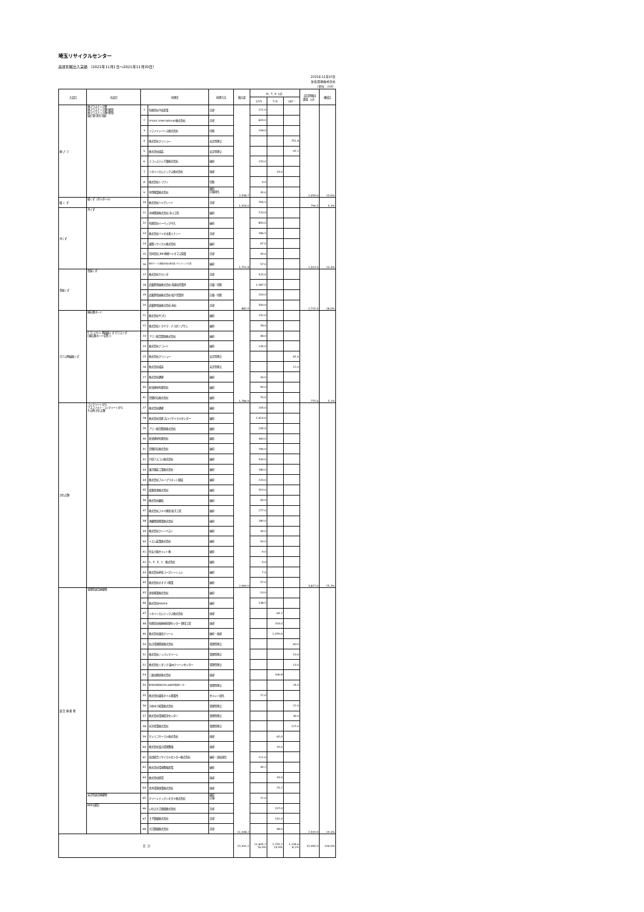埼玉リサイクルセンター
品目別搬出入実績 （2021年11月1日～2021年11月30日）
2021年12月15日
新和環境株式会社
（単位：m3）
| 大品目 | 中品目 | 処理先 | | 処理方法 | 搬入量 | M．T．E（㎥） | | | 品目別搬出 数量 （㎥） | 構成比 |
| --- | --- | --- | --- | --- | --- | --- | --- | --- | --- | --- |
| | | | | | | ﾏﾃﾘｱﾙ | ｻｰﾏﾙ | ｴﾈﾙｷﾞｰ | | |
| 廃 プ ラ | 廃プラスチック類 廃プラスチック類(硬質) 廃プラスチック類(軟質) 塩ビ管(再生可能) | 1 | 有限会社平成産業 | 売却 | 2,548.7 | 221.0 | | | 2,059.0 | 13.6% |
| | | 2 | Vmark International株式会社 | 売却 | | 603.0 | | | | |
| | | 3 | リファインバース株式会社 | 切削 | | 158.0 | | | | |
| | | 4 | 株式会社クリショー | 安定型埋立 | | | | 751.8 | | |
| | | 5 | 株式会社城装 | 安定型埋立 | | | | 97.2 | | |
| | | 6 | エコシステム千葉株式会社 | 破砕 | | 170.0 | | | | |
| | | 7 | ツネイシカムテックス株式会社 | 焼却 | | | 14.0 | | | |
| | | 8 | 株式会社トリウミ | 切断 | | 9.0 | | | | |
| | | 9 | 有明興業株式会社 | 破砕 圧縮固化 | | 35.0 | | | | |
| 紙 く ず | 紙くず（ダンボール） | 10 | 株式会社ハイグレード | 売却 | 1,054.0 | 794.5 | | | 794.5 | 5.3% |
| 木くず | 木くず | 11 | 木材開発株式会社 市川工場 | 破砕 | 1,751.8 | 720.0 | | | 2,013.5 | 13.3% |
| | | 12 | 有限会社イーベック牛久 | 破砕 | | 850.0 | | | | |
| | | 13 | 株式会社バイオ水素エナジー | 売却 | | 286.5 | | | | |
| | | 14 | 東関リサイクル株式会社 | 破砕 | | 67.0 | | | | |
| | | 15 | 合同会社 JRE神栖バイオマス発電 | 売却 | | 33.0 | | | | |
| | | 16 | 東京ボード工業株式会社 新木場リサイクリング工場 | 破砕 | | 57.0 | | | | |
| 金属くず | 金属くず | 17 | 株式会社サカシタ | 売却 | 882.5 | 525.0 | | | 2,715.5 | 18.0% |
| | | 18 | 武蔵野金属株式会社 南越谷営業所 | 圧縮・切断 | | 1,587.5 | | | | |
| | | 19 | 武蔵野金属株式会社 松戸営業所 | 圧縮・切断 | | 103.0 | | | | |
| | | 20 | 武蔵野金属株式会社 本社 | 売却 | | 500.0 | | | | |
| ガラス陶磁器くず | 廃石膏ボード | 21 | 株式会社ギプロ | 破砕 | 1,786.9 | 232.0 | | | 775.6 | 5.1% |
| | | 22 | 株式会社トクヤマ・チヨダジプサム | 破砕 | | 78.0 | | | | |
| | ｶﾞﾗｽ･ｺﾝｸﾘｰﾄ･陶磁器くず ガラスくず (廃石膏ボードを除く) | 23 | アワノ総合開発株式会社 | 破砕 | | 48.0 | | | | |
| | | 24 | 株式会社ナコード | 破砕 | | 134.0 | | | | |
| | | 25 | 株式会社クリショー | 安定型埋立 | | | | 81.6 | | |
| | | 26 | 株式会社城装 | 安定型埋立 | | | | 12.0 | | |
| | | 27 | 株式会社礎建 | 破砕 | | 26.0 | | | | |
| | | 30 | 新栄建材有限会社 | 破砕 | | 90.0 | | | | |
| | | 31 | 笠間砕石株式会社 | 破砕 | | 74.0 | | | | |
| がれき類 | コンクリートがら アスファルト･コンクリートがら その他 がれき類 | 27 | 株式会社礎建 | 破砕 | 2,969.0 | 104.0 | | | 3,817.0 | 25.3% |
| | | 28 | 株式会社栄進 吉川リサイクルセンター | 破砕 | | 1,014.0 | | | | |
| | | 29 | アワノ総合開発株式会社 | 破砕 | | 144.0 | | | | |
| | | 30 | 新栄建材有限会社 | 破砕 | | 360.0 | | | | |
| | | 31 | 笠間砕石株式会社 | 破砕 | | 296.0 | | | | |
| | | 32 | 戸田アスコン株式会社 | 破砕 | | 530.0 | | | | |
| | | 33 | 東京舗装工業株式会社 | 破砕 | | 180.0 | | | | |
| | | 34 | 株式会社ブループラネット稲城 | 破砕 | | 220.0 | | | | |
| | | 35 | 双葉商事株式会社 | 破砕 | | 410.0 | | | | |
| | | 36 | 株式会社藤坂 | 破砕 | | 40.0 | | | | |
| | | 37 | 株式会社フルヤ建商 坂手工場 | 破砕 | | 177.0 | | | | |
| | | 38 | 須藤開発興業株式会社 | 破砕 | | 180.0 | | | | |
| | | 39 | 株式会社クレーベスト | 破砕 | | 30.0 | | | | |
| | | 40 | イズム鉱業株式会社 | 破砕 | | 50.0 | | | | |
| | | 41 | 住友大阪セメント㈱ | 破砕 | | 9.0 | | | | |
| | | 42 | S．P．E．C．株式会社 | 破砕 | | 9.0 | | | | |
| | | 43 | 株式会社祥和コーポレーション | 破砕 | | 7.0 | | | | |
| | | 44 | 株式会社オオマツ興業 | 破砕 | | 57.0 | | | | |
| 混 合 廃 棄 物 | 管理型混合廃棄物 | 45 | 恵和興業株式会社 | 破砕 | 11,038.2 | 10.0 | | | 2,919.9 | 19.3% |
| | | 46 | 株式会社KAIXIA | 破砕 | | 138.5 | | | | |
| | | 47 | ツネイシカムテックス株式会社 | 焼却 | | | 64.2 | | | |
| | | 48 | 有限会社柏廃材処理センター 野田工場 | 焼却 | | | 203.0 | | | |
| | | 49 | 株式会社東海クリーン | 破砕・焼却 | | | 1,379.0 | | | |
| | | 50 | 仙台環境開発株式会社 | 管理型埋立 | | | | 60.0 | | |
| | | 51 | 株式会社ジャパンクリーン | 管理型埋立 | | | | 10.0 | | |
| | | 52 | 株式会社ミダック 遠州クリーンセンター | 管理型埋立 | | | | 13.0 | | |
| | | 53 | 三島谷興産株式会社 | 焼却 | | | 106.8 | | | |
| | | 54 | 新井総合施設株式会社 君津環境整備センター | 管理型埋立 | | | | 24.0 | | |
| | | 55 | 株式会社東亜オイル興業所 | セメント固化 | | 72.0 | | | | |
| | | 56 | ひめゆり総業株式会社 | 管理型埋立 | | | | 22.0 | | |
| | | 57 | 株式会社環境保全センター | 管理型埋立 | | | | 36.0 | | |
| | | 58 | 向洋産業株式会社 | 管理型埋立 | | | | 127.0 | | |
| | | 59 | サンエコサーマル株式会社 | 焼却 | | | 65.0 | | | |
| | | 60 | 株式会社富山環境整備 | 焼却 | | | 19.0 | | | |
| | | 61 | 奈良総合リサイクルセンター株式会社 | 破砕・減容固化 | | 111.0 | | | | |
| | | 62 | 株式会社環境整備産業 | 破砕 | | 34.2 | | | | |
| | | 63 | 株式会社総環 | 焼却 | | | 33.0 | | | |
| | | 64 | 青木環境事業株式会社 | 焼却 | | | 25.2 | | | |
| | 安定型混合廃棄物 | 65 | クリーンテックシオガイ株式会社 | 破砕 圧縮 | | 21.0 | | | | |
| | RPF(固形) | 66 | いわき大王製紙株式会社 | 売却 | | | 157.0 | | | |
| | | 67 | 王子製紙株式会社 | 売却 | | | 141.0 | | | |
| | | 68 | 大日製紙株式会社 | 売却 | | | 48.0 | | | |
| 合 計 | | | | | 22,031.1 | 11,605.2 76.9% | 2,255.2 14.9% | 1,234.6 8.2% | 15,095.0 | 100.0% |